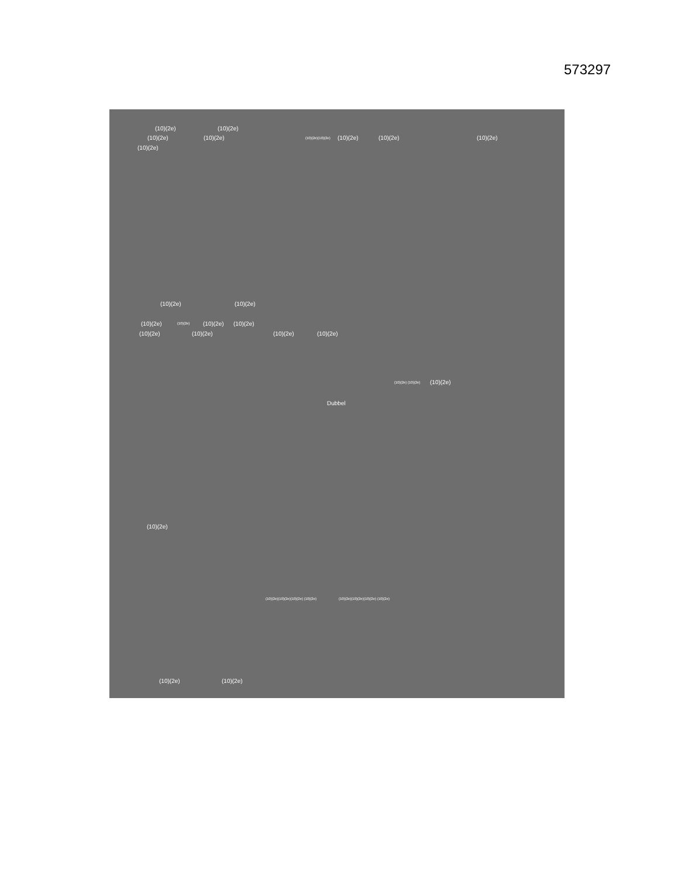573297
(10)(2e) (10)(2e)
(10)(2e) (10)(2e) (10)(2e)(10)(2e) (10)(2e) (10)(2e) (10)(2e)
(10)(2e)
(10)(2e) (10)(2e)
(10)(2e) (10)(2e) (10)(2e) (10)(2e)
(10)(2e) (10)(2e) (10)(2e) (10)(2e)
(10)(2e) (10)(2e) (10)(2e)
Dubbel
(10)(2e)
(10)(2e)(10)(2e)(10)(2e) (10)(2e) (10)(2e)(10)(2e)(10)(2e) (10)(2e)
(10)(2e) (10)(2e)